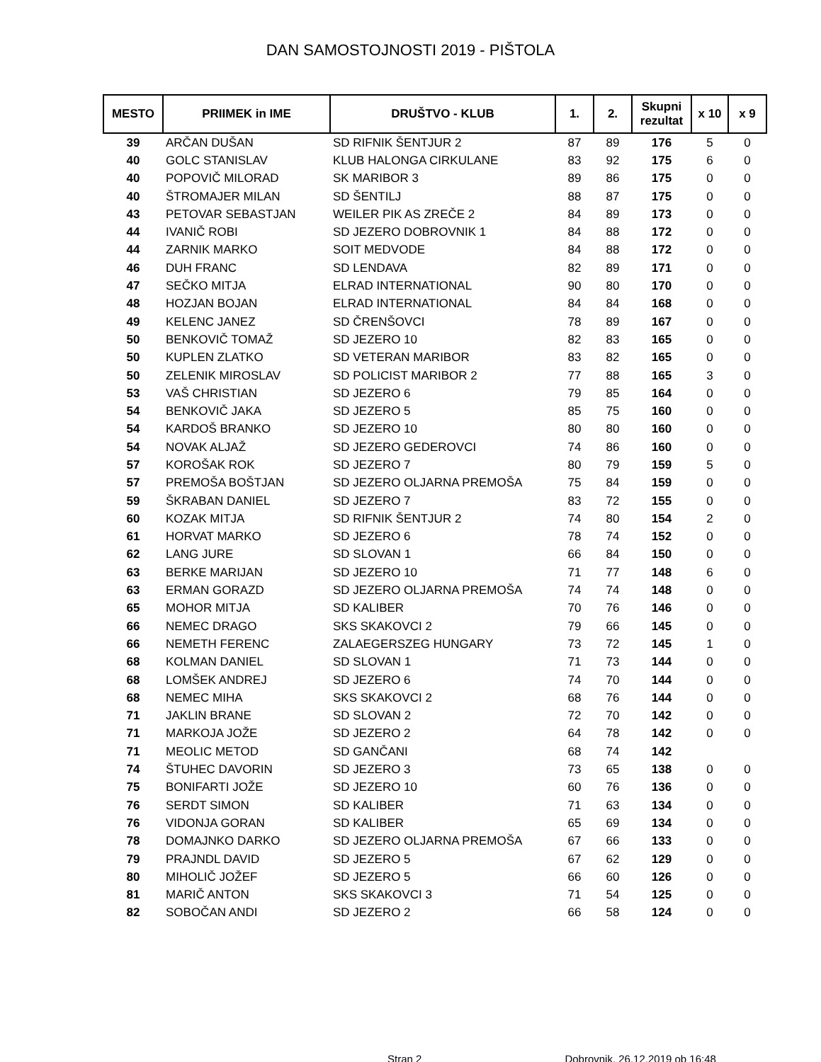DAN SAMOSTOJNOSTI 2019 - PIŠTOLA
| MESTO | PRIIMEK in IME | DRUŠTVO - KLUB | 1. | 2. | Skupni rezultat | x 10 | x 9 |
| --- | --- | --- | --- | --- | --- | --- | --- |
| 39 | ARČAN DUŠAN | SD RIFNIK ŠENTJUR 2 | 87 | 89 | 176 | 5 | 0 |
| 40 | GOLC STANISLAV | KLUB HALONGA CIRKULANE | 83 | 92 | 175 | 6 | 0 |
| 40 | POPOVIČ MILORAD | SK MARIBOR 3 | 89 | 86 | 175 | 0 | 0 |
| 40 | ŠTROMAJER MILAN | SD ŠENTILJ | 88 | 87 | 175 | 0 | 0 |
| 43 | PETOVAR SEBASTJAN | WEILER PIK AS ZREČE 2 | 84 | 89 | 173 | 0 | 0 |
| 44 | IVANIČ ROBI | SD JEZERO DOBROVNIK 1 | 84 | 88 | 172 | 0 | 0 |
| 44 | ZARNIK MARKO | SOIT MEDVODE | 84 | 88 | 172 | 0 | 0 |
| 46 | DUH FRANC | SD LENDAVA | 82 | 89 | 171 | 0 | 0 |
| 47 | SEČKO MITJA | ELRAD INTERNATIONAL | 90 | 80 | 170 | 0 | 0 |
| 48 | HOZJAN BOJAN | ELRAD INTERNATIONAL | 84 | 84 | 168 | 0 | 0 |
| 49 | KELENC JANEZ | SD ČRENŠOVCI | 78 | 89 | 167 | 0 | 0 |
| 50 | BENKOVIČ TOMAŽ | SD JEZERO 10 | 82 | 83 | 165 | 0 | 0 |
| 50 | KUPLEN ZLATKO | SD VETERAN MARIBOR | 83 | 82 | 165 | 0 | 0 |
| 50 | ZELENIK MIROSLAV | SD POLICIST MARIBOR 2 | 77 | 88 | 165 | 3 | 0 |
| 53 | VAŠ CHRISTIAN | SD JEZERO 6 | 79 | 85 | 164 | 0 | 0 |
| 54 | BENKOVIČ JAKA | SD JEZERO 5 | 85 | 75 | 160 | 0 | 0 |
| 54 | KARDOŠ BRANKO | SD JEZERO 10 | 80 | 80 | 160 | 0 | 0 |
| 54 | NOVAK ALJAŽ | SD JEZERO GEDEROVCI | 74 | 86 | 160 | 0 | 0 |
| 57 | KOROŠAK ROK | SD JEZERO 7 | 80 | 79 | 159 | 5 | 0 |
| 57 | PREMOŠA BOŠTJAN | SD JEZERO OLJARNA PREMOŠA | 75 | 84 | 159 | 0 | 0 |
| 59 | ŠKRABAN DANIEL | SD JEZERO 7 | 83 | 72 | 155 | 0 | 0 |
| 60 | KOZAK MITJA | SD RIFNIK ŠENTJUR 2 | 74 | 80 | 154 | 2 | 0 |
| 61 | HORVAT MARKO | SD JEZERO 6 | 78 | 74 | 152 | 0 | 0 |
| 62 | LANG JURE | SD SLOVAN 1 | 66 | 84 | 150 | 0 | 0 |
| 63 | BERKE MARIJAN | SD JEZERO 10 | 71 | 77 | 148 | 6 | 0 |
| 63 | ERMAN GORAZD | SD JEZERO OLJARNA PREMOŠA | 74 | 74 | 148 | 0 | 0 |
| 65 | MOHOR MITJA | SD KALIBER | 70 | 76 | 146 | 0 | 0 |
| 66 | NEMEC DRAGO | SKS SKAKOVCI 2 | 79 | 66 | 145 | 0 | 0 |
| 66 | NEMETH FERENC | ZALAEGERSZEG HUNGARY | 73 | 72 | 145 | 1 | 0 |
| 68 | KOLMAN DANIEL | SD SLOVAN 1 | 71 | 73 | 144 | 0 | 0 |
| 68 | LOMŠEK ANDREJ | SD JEZERO 6 | 74 | 70 | 144 | 0 | 0 |
| 68 | NEMEC MIHA | SKS SKAKOVCI 2 | 68 | 76 | 144 | 0 | 0 |
| 71 | JAKLIN BRANE | SD SLOVAN 2 | 72 | 70 | 142 | 0 | 0 |
| 71 | MARKOJA JOŽE | SD JEZERO 2 | 64 | 78 | 142 | 0 | 0 |
| 71 | MEOLIC METOD | SD GANČANI | 68 | 74 | 142 | | |
| 74 | ŠTUHEC DAVORIN | SD JEZERO 3 | 73 | 65 | 138 | 0 | 0 |
| 75 | BONIFARTI JOŽE | SD JEZERO 10 | 60 | 76 | 136 | 0 | 0 |
| 76 | SERDT SIMON | SD KALIBER | 71 | 63 | 134 | 0 | 0 |
| 76 | VIDONJA GORAN | SD KALIBER | 65 | 69 | 134 | 0 | 0 |
| 78 | DOMAJNKO DARKO | SD JEZERO OLJARNA PREMOŠA | 67 | 66 | 133 | 0 | 0 |
| 79 | PRAJNDL DAVID | SD JEZERO 5 | 67 | 62 | 129 | 0 | 0 |
| 80 | MIHOLIČ JOŽEF | SD JEZERO 5 | 66 | 60 | 126 | 0 | 0 |
| 81 | MARIČ ANTON | SKS SKAKOVCI 3 | 71 | 54 | 125 | 0 | 0 |
| 82 | SOBOČAN ANDI | SD JEZERO 2 | 66 | 58 | 124 | 0 | 0 |
Stran 2 Dobrovnik, 26.12.2019 ob 16:48